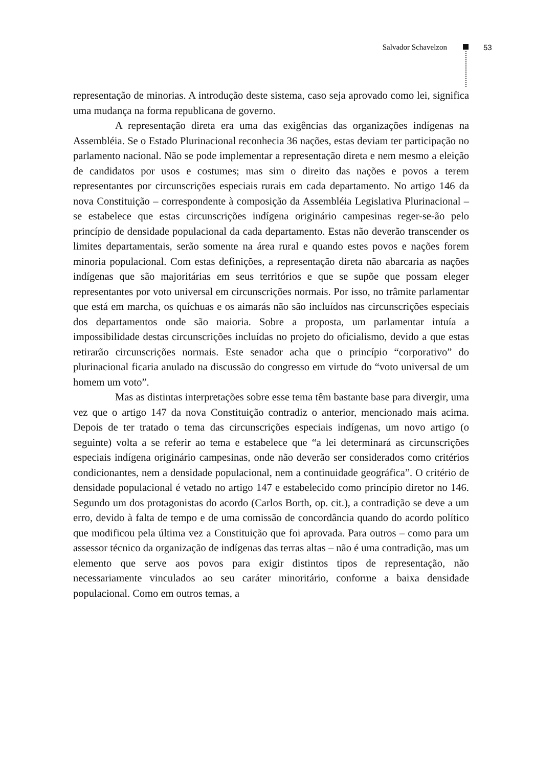Salvador Schavelzon 53
representação de minorias. A introdução deste sistema, caso seja aprovado como lei, significa uma mudança na forma republicana de governo.
A representação direta era uma das exigências das organizações indígenas na Assembléia. Se o Estado Plurinacional reconhecia 36 nações, estas deviam ter participação no parlamento nacional. Não se pode implementar a representação direta e nem mesmo a eleição de candidatos por usos e costumes; mas sim o direito das nações e povos a terem representantes por circunscrições especiais rurais em cada departamento. No artigo 146 da nova Constituição – correspondente à composição da Assembléia Legislativa Plurinacional – se estabelece que estas circunscrições indígena originário campesinas reger-se-ão pelo princípio de densidade populacional da cada departamento. Estas não deverão transcender os limites departamentais, serão somente na área rural e quando estes povos e nações forem minoria populacional. Com estas definições, a representação direta não abarcaria as nações indígenas que são majoritárias em seus territórios e que se supõe que possam eleger representantes por voto universal em circunscrições normais. Por isso, no trâmite parlamentar que está em marcha, os quíchuas e os aimarás não são incluídos nas circunscrições especiais dos departamentos onde são maioria. Sobre a proposta, um parlamentar intuía a impossibilidade destas circunscrições incluídas no projeto do oficialismo, devido a que estas retirarão circunscrições normais. Este senador acha que o princípio “corporativo” do plurinacional ficaria anulado na discussão do congresso em virtude do “voto universal de um homem um voto”.
Mas as distintas interpretações sobre esse tema têm bastante base para divergir, uma vez que o artigo 147 da nova Constituição contradiz o anterior, mencionado mais acima. Depois de ter tratado o tema das circunscrições especiais indígenas, um novo artigo (o seguinte) volta a se referir ao tema e estabelece que “a lei determinará as circunscrições especiais indígena originário campesinas, onde não deverão ser considerados como critérios condicionantes, nem a densidade populacional, nem a continuidade geográfica”. O critério de densidade populacional é vetado no artigo 147 e estabelecido como princípio diretor no 146. Segundo um dos protagonistas do acordo (Carlos Borth, op. cit.), a contradição se deve a um erro, devido à falta de tempo e de uma comissão de concordância quando do acordo político que modificou pela última vez a Constituição que foi aprovada. Para outros – como para um assessor técnico da organização de indígenas das terras altas – não é uma contradição, mas um elemento que serve aos povos para exigir distintos tipos de representação, não necessariamente vinculados ao seu caráter minoritário, conforme a baixa densidade populacional. Como em outros temas, a